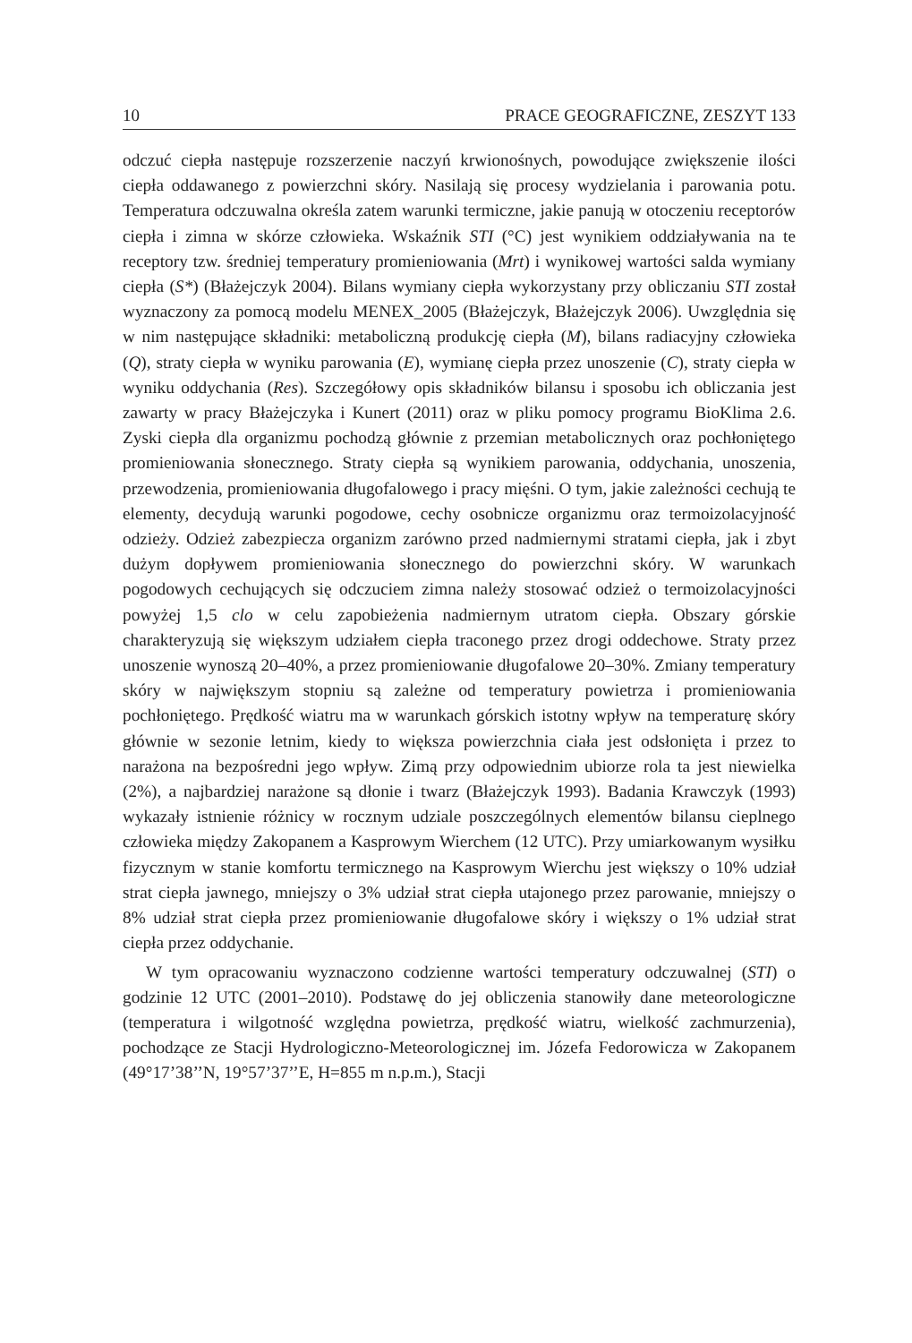10 PRACE GEOGRAFICZNE, ZESZYT 133
odczuć ciepła następuje rozszerzenie naczyń krwionośnych, powodujące zwiększenie ilości ciepła oddawanego z powierzchni skóry. Nasilają się procesy wydzielania i parowania potu. Temperatura odczuwalna określa zatem warunki termiczne, jakie panują w otoczeniu receptorów ciepła i zimna w skórze człowieka. Wskaźnik STI (°C) jest wynikiem oddziaływania na te receptory tzw. średniej temperatury promieniowania (Mrt) i wynikowej wartości salda wymiany ciepła (S*) (Błażejczyk 2004). Bilans wymiany ciepła wykorzystany przy obliczaniu STI został wyznaczony za pomocą modelu MENEX_2005 (Błażejczyk, Błażejczyk 2006). Uwzględnia się w nim następujące składniki: metaboliczną produkcję ciepła (M), bilans radiacyjny człowieka (Q), straty ciepła w wyniku parowania (E), wymianę ciepła przez unoszenie (C), straty ciepła w wyniku oddychania (Res). Szczegółowy opis składników bilansu i sposobu ich obliczania jest zawarty w pracy Błażejczyka i Kunert (2011) oraz w pliku pomocy programu BioKlima 2.6. Zyski ciepła dla organizmu pochodzą głównie z przemian metabolicznych oraz pochłoniętego promieniowania słonecznego. Straty ciepła są wynikiem parowania, oddychania, unoszenia, przewodzenia, promieniowania długofalowego i pracy mięśni. O tym, jakie zależności cechują te elementy, decydują warunki pogodowe, cechy osobnicze organizmu oraz termoizolacyjność odzieży. Odzież zabezpiecza organizm zarówno przed nadmiernymi stratami ciepła, jak i zbyt dużym dopływem promieniowania słonecznego do powierzchni skóry. W warunkach pogodowych cechujących się odczuciem zimna należy stosować odzież o termoizolacyjności powyżej 1,5 clo w celu zapobieżenia nadmiernym utratom ciepła. Obszary górskie charakteryzują się większym udziałem ciepła traconego przez drogi oddechowe. Straty przez unoszenie wynoszą 20–40%, a przez promieniowanie długofalowe 20–30%. Zmiany temperatury skóry w największym stopniu są zależne od temperatury powietrza i promieniowania pochłoniętego. Prędkość wiatru ma w warunkach górskich istotny wpływ na temperaturę skóry głównie w sezonie letnim, kiedy to większa powierzchnia ciała jest odsłonięta i przez to narażona na bezpośredni jego wpływ. Zimą przy odpowiednim ubiorze rola ta jest niewielka (2%), a najbardziej narażone są dłonie i twarz (Błażejczyk 1993). Badania Krawczyk (1993) wykazały istnienie różnicy w rocznym udziale poszczególnych elementów bilansu cieplnego człowieka między Zakopanem a Kasprowym Wierchem (12 UTC). Przy umiarkowanym wysiłku fizycznym w stanie komfortu termicznego na Kasprowym Wierchu jest większy o 10% udział strat ciepła jawnego, mniejszy o 3% udział strat ciepła utajonego przez parowanie, mniejszy o 8% udział strat ciepła przez promieniowanie długofalowe skóry i większy o 1% udział strat ciepła przez oddychanie.
W tym opracowaniu wyznaczono codzienne wartości temperatury odczuwalnej (STI) o godzinie 12 UTC (2001–2010). Podstawę do jej obliczenia stanowiły dane meteorologiczne (temperatura i wilgotność względna powietrza, prędkość wiatru, wielkość zachmurzenia), pochodzące ze Stacji Hydrologiczno-Meteorologicznej im. Józefa Fedorowicza w Zakopanem (49°17’38’’N, 19°57’37’’E, H=855 m n.p.m.), Stacji